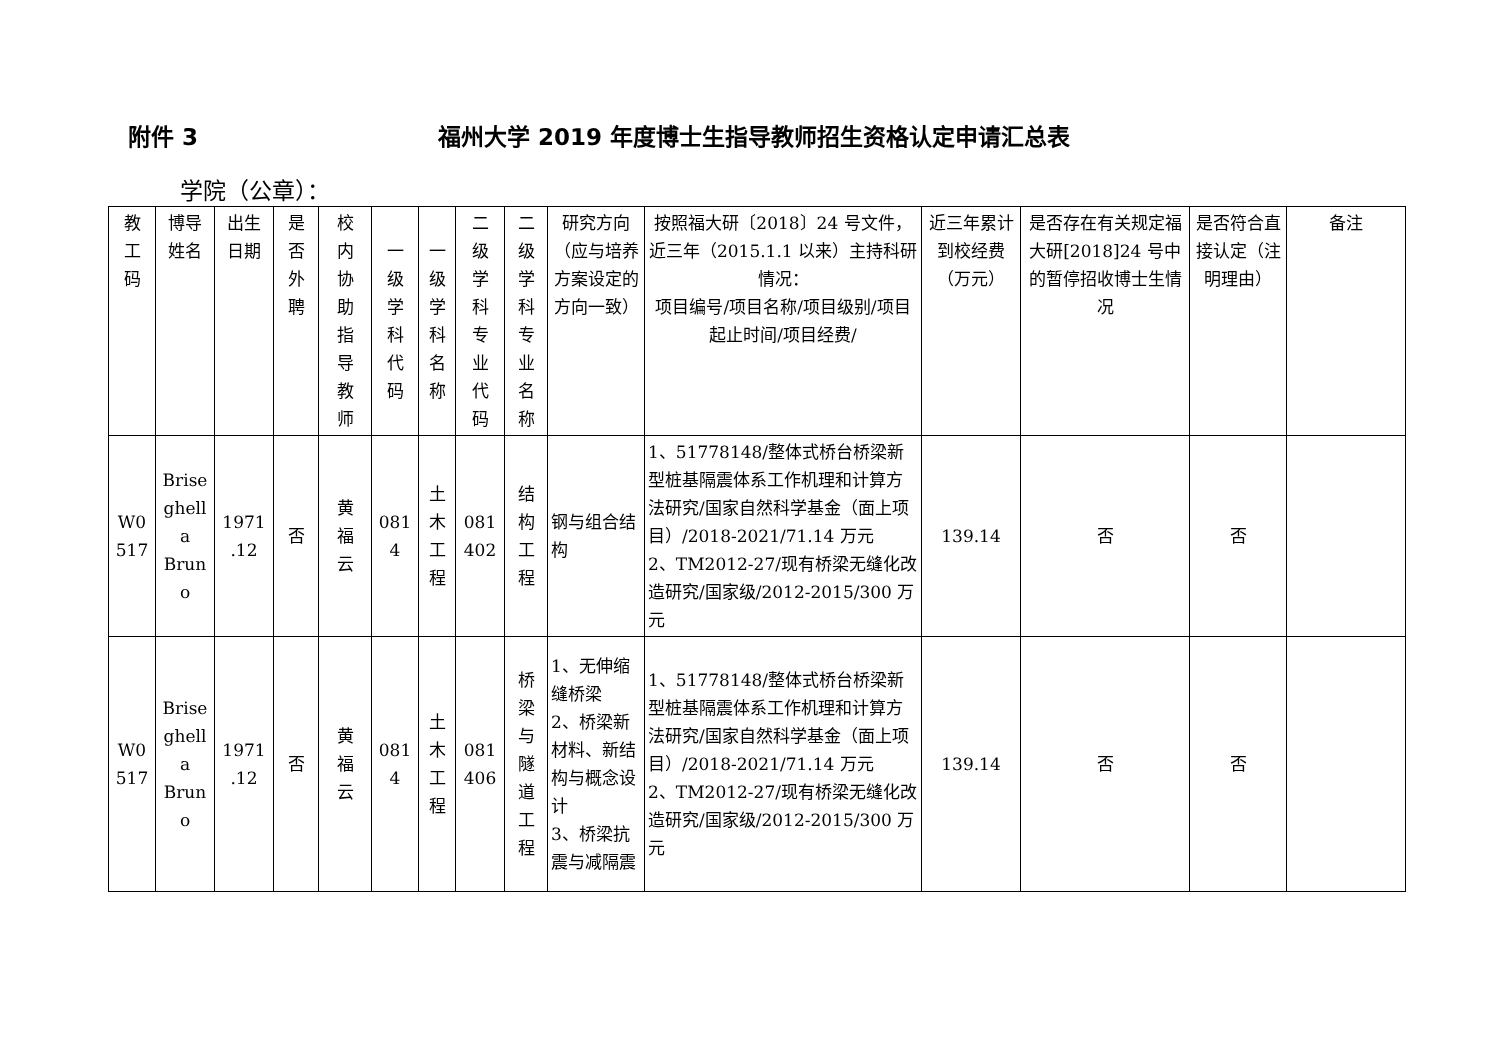附件 3 福州大学 2019 年度博士生指导教师招生资格认定申请汇总表
学院（公章）：
| 教 工 码 | 博导 姓名 | 出生 日期 | 是 否 外 聘 | 校 内 协 助 指 导 教 师 | 一 级 学 科 代 码 | 一 级 学 科 名 称 | 二 级 学 科 专 业 代 码 | 二 级 学 科 专 业 名 称 | 研究方向（应与培养方案设定的方向一致） | 按照福大研〔2018〕24 号文件，近三年（2015.1.1 以来）主持科研情况： 项目编号/项目名称/项目级别/项目起止时间/项目经费/ | 近三年累计到校经费（万元） | 是否存在有关规定福大研[2018]24 号中的暂停招收博士生情况 | 是否符合直接认定（注明理由） | 备注 |
| --- | --- | --- | --- | --- | --- | --- | --- | --- | --- | --- | --- | --- | --- | --- |
| W0 517 | Brise ghell a Brun o | 1971 .12 | 否 | 黄 福 云 | 081 4 | 土 木 工 程 | 081 402 | 结 构 工 程 | 钢与组合结构 | 1、51778148/整体式桥台桥梁新型桩基隔震体系工作机理和计算方法研究/国家自然科学基金（面上项目）/2018-2021/71.14 万元 2、TM2012-27/现有桥梁无缝化改造研究/国家级/2012-2015/300 万元 | 139.14 | 否 | 否 | |
| W0 517 | Brise ghell a Brun o | 1971 .12 | 否 | 黄 福 云 | 081 4 | 土 木 工 程 | 081 406 | 桥 梁 与 隧 道 工 程 | 1、无伸缩缝桥梁 2、桥梁新材料、新结构与概念设计 3、桥梁抗震与减隔震 | 1、51778148/整体式桥台桥梁新型桩基隔震体系工作机理和计算方法研究/国家自然科学基金（面上项目）/2018-2021/71.14 万元 2、TM2012-27/现有桥梁无缝化改造研究/国家级/2012-2015/300 万元 | 139.14 | 否 | 否 | |